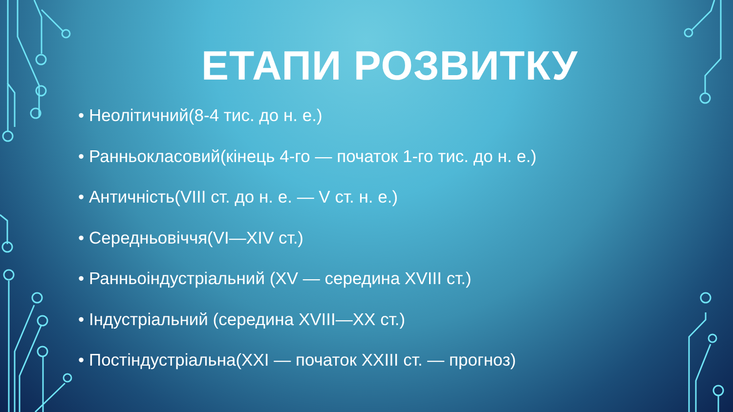ЕТАПИ РОЗВИТКУ
• Неолітичний(8-4 тис. до н. е.)
• Ранньокласовий(кінець 4-го — початок 1-го тис. до н. е.)
• Античність(VIII ст. до н. е. — V ст. н. е.)
• Середньовіччя(VI—XIV ст.)
• Ранньоіндустріальний (XV — середина XVIII ст.)
• Індустріальний (середина XVIII—XX ст.)
• Постіндустріальна(XXI — початок XXIII ст. — прогноз)